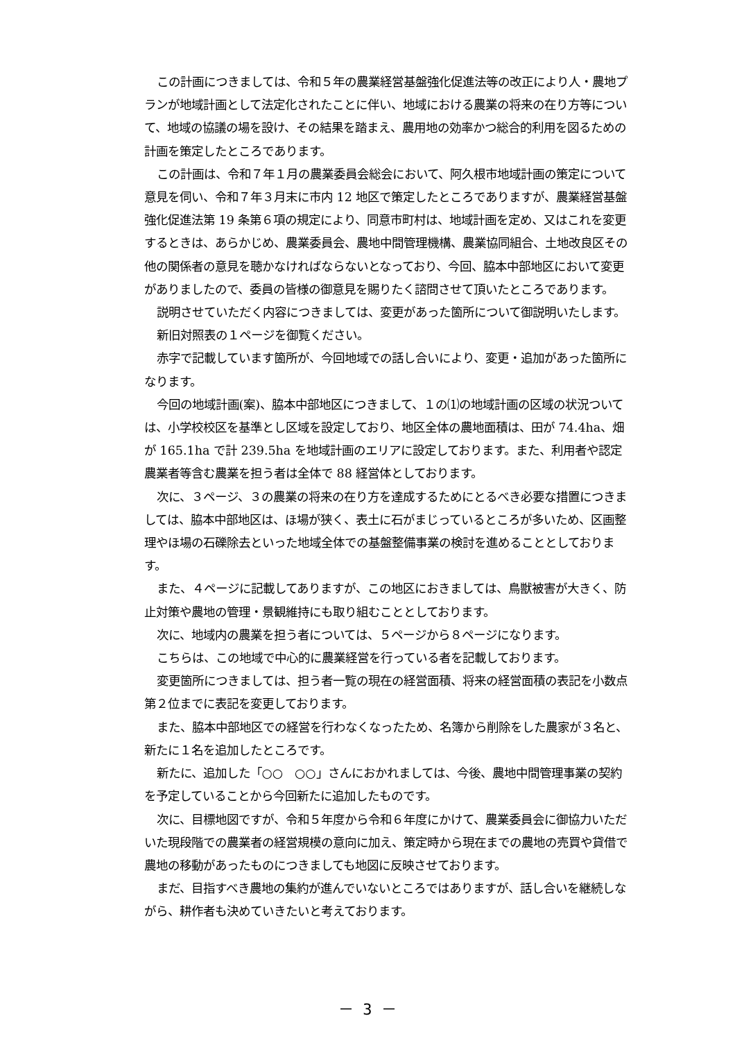この計画につきましては、令和５年の農業経営基盤強化促進法等の改正により人・農地プランが地域計画として法定化されたことに伴い、地域における農業の将来の在り方等について、地域の協議の場を設け、その結果を踏まえ、農用地の効率かつ総合的利用を図るための計画を策定したところであります。
この計画は、令和７年１月の農業委員会総会において、阿久根市地域計画の策定について意見を伺い、令和７年３月末に市内 12 地区で策定したところでありますが、農業経営基盤強化促進法第 19 条第６項の規定により、同意市町村は、地域計画を定め、又はこれを変更するときは、あらかじめ、農業委員会、農地中間管理機構、農業協同組合、土地改良区その他の関係者の意見を聴かなければならないとなっており、今回、脇本中部地区において変更がありましたので、委員の皆様の御意見を賜りたく諮問させて頂いたところであります。
説明させていただく内容につきましては、変更があった箇所について御説明いたします。
新旧対照表の１ページを御覧ください。
赤字で記載しています箇所が、今回地域での話し合いにより、変更・追加があった箇所になります。
今回の地域計画(案)、脇本中部地区につきまして、１の⑴の地域計画の区域の状況ついては、小学校校区を基準とし区域を設定しており、地区全体の農地面積は、田が 74.4ha、畑が 165.1ha で計 239.5ha を地域計画のエリアに設定しております。また、利用者や認定農業者等含む農業を担う者は全体で 88 経営体としております。
次に、３ページ、３の農業の将来の在り方を達成するためにとるべき必要な措置につきましては、脇本中部地区は、ほ場が狭く、表土に石がまじっているところが多いため、区画整理やほ場の石礫除去といった地域全体での基盤整備事業の検討を進めることとしております。
また、４ページに記載してありますが、この地区におきましては、鳥獣被害が大きく、防止対策や農地の管理・景観維持にも取り組むこととしております。
次に、地域内の農業を担う者については、５ページから８ページになります。
こちらは、この地域で中心的に農業経営を行っている者を記載しております。
変更箇所につきましては、担う者一覧の現在の経営面積、将来の経営面積の表記を小数点第２位までに表記を変更しております。
また、脇本中部地区での経営を行わなくなったため、名簿から削除をした農家が３名と、新たに１名を追加したところです。
新たに、追加した「○○　○○」さんにおかれましては、今後、農地中間管理事業の契約を予定していることから今回新たに追加したものです。
次に、目標地図ですが、令和５年度から令和６年度にかけて、農業委員会に御協力いただいた現段階での農業者の経営規模の意向に加え、策定時から現在までの農地の売買や貸借で農地の移動があったものにつきましても地図に反映させております。
まだ、目指すべき農地の集約が進んでいないところではありますが、話し合いを継続しながら、耕作者も決めていきたいと考えております。
－ 3 －